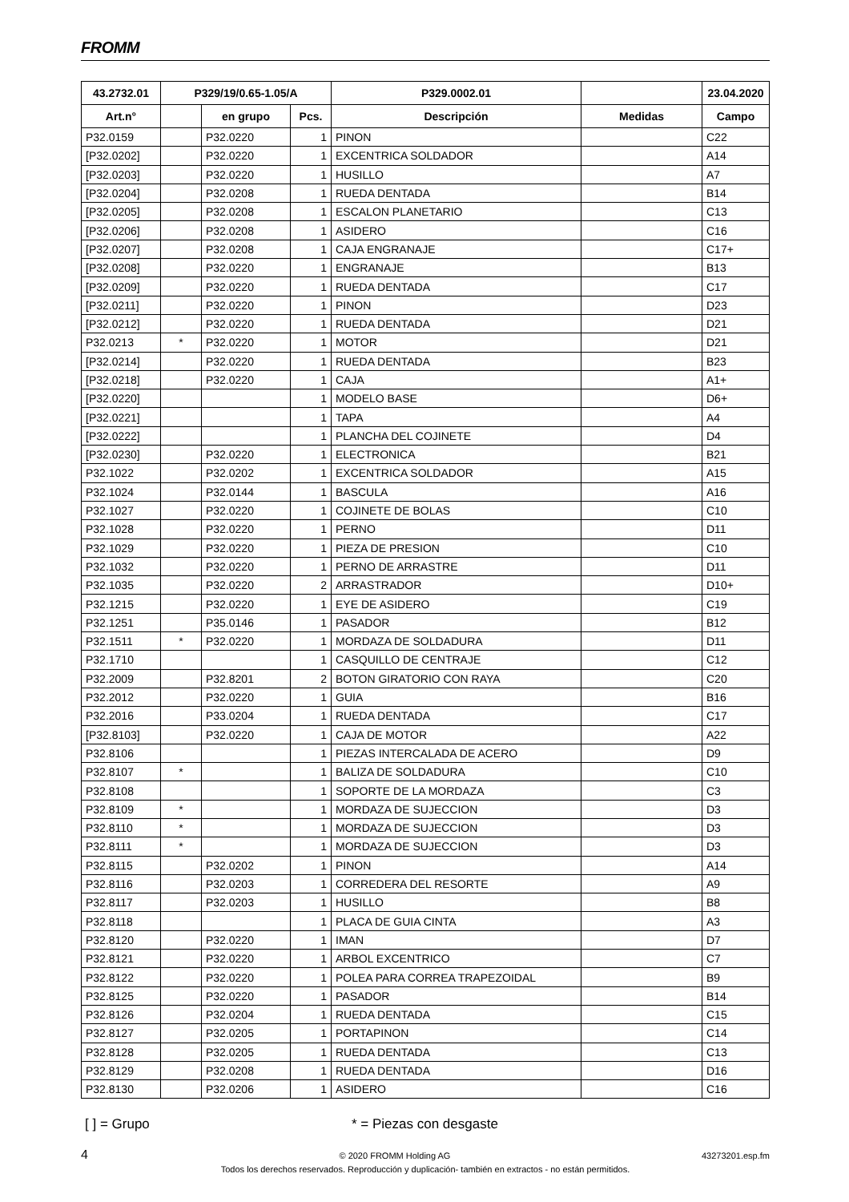FROMM
| 43.2732.01 | P329/19/0.65-1.05/A | | | P329.0002.01 | | 23.04.2020 |
| --- | --- | --- | --- | --- | --- | --- |
| Art.n° | | en grupo | Pcs. | Descripción | Medidas | Campo |
| P32.0159 | | P32.0220 | 1 | PINON | | C22 |
| [P32.0202] | | P32.0220 | 1 | EXCENTRICA SOLDADOR | | A14 |
| [P32.0203] | | P32.0220 | 1 | HUSILLO | | A7 |
| [P32.0204] | | P32.0208 | 1 | RUEDA DENTADA | | B14 |
| [P32.0205] | | P32.0208 | 1 | ESCALON PLANETARIO | | C13 |
| [P32.0206] | | P32.0208 | 1 | ASIDERO | | C16 |
| [P32.0207] | | P32.0208 | 1 | CAJA ENGRANAJE | | C17+ |
| [P32.0208] | | P32.0220 | 1 | ENGRANAJE | | B13 |
| [P32.0209] | | P32.0220 | 1 | RUEDA DENTADA | | C17 |
| [P32.0211] | | P32.0220 | 1 | PINON | | D23 |
| [P32.0212] | | P32.0220 | 1 | RUEDA DENTADA | | D21 |
| P32.0213 | * | P32.0220 | 1 | MOTOR | | D21 |
| [P32.0214] | | P32.0220 | 1 | RUEDA DENTADA | | B23 |
| [P32.0218] | | P32.0220 | 1 | CAJA | | A1+ |
| [P32.0220] | | | 1 | MODELO BASE | | D6+ |
| [P32.0221] | | | 1 | TAPA | | A4 |
| [P32.0222] | | | 1 | PLANCHA DEL COJINETE | | D4 |
| [P32.0230] | | P32.0220 | 1 | ELECTRONICA | | B21 |
| P32.1022 | | P32.0202 | 1 | EXCENTRICA SOLDADOR | | A15 |
| P32.1024 | | P32.0144 | 1 | BASCULA | | A16 |
| P32.1027 | | P32.0220 | 1 | COJINETE DE BOLAS | | C10 |
| P32.1028 | | P32.0220 | 1 | PERNO | | D11 |
| P32.1029 | | P32.0220 | 1 | PIEZA DE PRESION | | C10 |
| P32.1032 | | P32.0220 | 1 | PERNO DE ARRASTRE | | D11 |
| P32.1035 | | P32.0220 | 2 | ARRASTRADOR | | D10+ |
| P32.1215 | | P32.0220 | 1 | EYE DE ASIDERO | | C19 |
| P32.1251 | | P35.0146 | 1 | PASADOR | | B12 |
| P32.1511 | * | P32.0220 | 1 | MORDAZA DE SOLDADURA | | D11 |
| P32.1710 | | | 1 | CASQUILLO DE CENTRAJE | | C12 |
| P32.2009 | | P32.8201 | 2 | BOTON GIRATORIO CON RAYA | | C20 |
| P32.2012 | | P32.0220 | 1 | GUIA | | B16 |
| P32.2016 | | P33.0204 | 1 | RUEDA DENTADA | | C17 |
| [P32.8103] | | P32.0220 | 1 | CAJA DE MOTOR | | A22 |
| P32.8106 | | | 1 | PIEZAS INTERCALADA DE ACERO | | D9 |
| P32.8107 | * | | 1 | BALIZA DE SOLDADURA | | C10 |
| P32.8108 | | | 1 | SOPORTE DE LA MORDAZA | | C3 |
| P32.8109 | * | | 1 | MORDAZA DE SUJECCION | | D3 |
| P32.8110 | * | | 1 | MORDAZA DE SUJECCION | | D3 |
| P32.8111 | * | | 1 | MORDAZA DE SUJECCION | | D3 |
| P32.8115 | | P32.0202 | 1 | PINON | | A14 |
| P32.8116 | | P32.0203 | 1 | CORREDERA DEL RESORTE | | A9 |
| P32.8117 | | P32.0203 | 1 | HUSILLO | | B8 |
| P32.8118 | | | 1 | PLACA DE GUIA CINTA | | A3 |
| P32.8120 | | P32.0220 | 1 | IMAN | | D7 |
| P32.8121 | | P32.0220 | 1 | ARBOL EXCENTRICO | | C7 |
| P32.8122 | | P32.0220 | 1 | POLEA PARA CORREA TRAPEZOIDAL | | B9 |
| P32.8125 | | P32.0220 | 1 | PASADOR | | B14 |
| P32.8126 | | P32.0204 | 1 | RUEDA DENTADA | | C15 |
| P32.8127 | | P32.0205 | 1 | PORTAPINON | | C14 |
| P32.8128 | | P32.0205 | 1 | RUEDA DENTADA | | C13 |
| P32.8129 | | P32.0208 | 1 | RUEDA DENTADA | | D16 |
| P32.8130 | | P32.0206 | 1 | ASIDERO | | C16 |
[ ] = Grupo * = Piezas con desgaste
4 © 2020 FROMM Holding AG 43273201.esp.fm
Todos los derechos reservados. Reproducción y duplicación- también en extractos - no están permitidos.